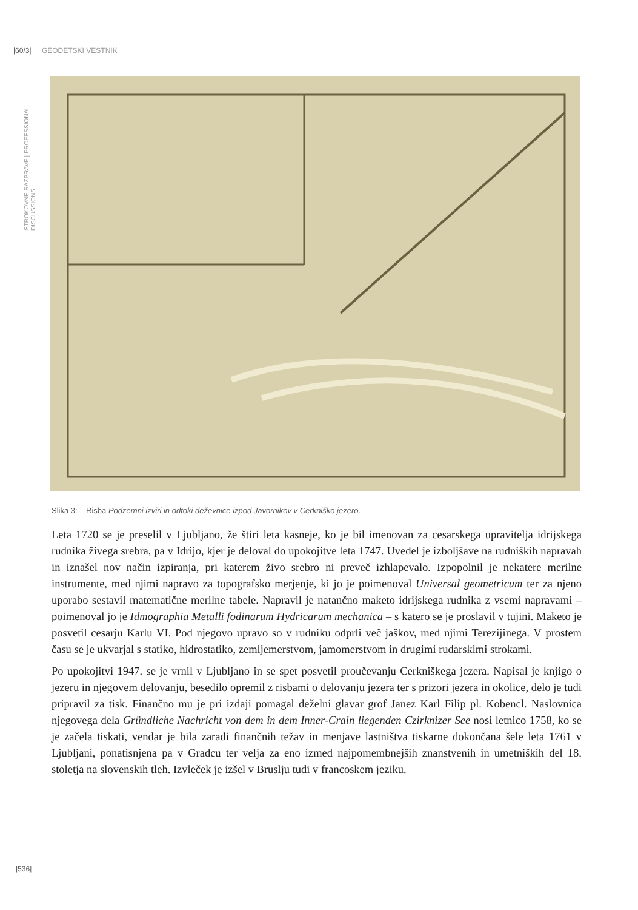|60/3| GEODETSKI VESTNIK
STROKOVNE RAZPRAVE | PROFESSIONAL DISCUSSIONS
Slika 3: Risba Podzemni izviri in odtoki deževnice izpod Javornikov v Cerkniško jezero.
Leta 1720 se je preselil v Ljubljano, že štiri leta kasneje, ko je bil imenovan za cesarskega upravitelja idrijskega rudnika živega srebra, pa v Idrijo, kjer je deloval do upokojitve leta 1747. Uvedel je izboljšave na rudniških napravah in iznašel nov način izpiranja, pri katerem živo srebro ni preveč izhlapevalo. Izpopolnil je nekatere merilne instrumente, med njimi napravo za topografsko merjenje, ki jo je poimenoval Universal geometricum ter za njeno uporabo sestavil matematične merilne tabele. Napravil je natančno maketo idrijskega rudnika z vsemi napravami – poimenoval jo je Idmographia Metalli fodinarum Hydricarum mechanica – s katero se je proslavil v tujini. Maketo je posvetil cesarju Karlu VI. Pod njegovo upravo so v rudniku odprli več jaškov, med njimi Terezijinega. V prostem času se je ukvarjal s statiko, hidrostatiko, zemljemerstvom, jamomerstvom in drugimi rudarskimi strokami.
Po upokojitvi 1947. se je vrnil v Ljubljano in se spet posvetil proučevanju Cerkniškega jezera. Napisal je knjigo o jezeru in njegovem delovanju, besedilo opremil z risbami o delovanju jezera ter s prizori jezera in okolice, delo je tudi pripravil za tisk. Finančno mu je pri izdaji pomagal deželni glavar grof Janez Karl Filip pl. Kobencl. Naslovnica njegovega dela Gründliche Nachricht von dem in dem Inner-Crain liegenden Czirknizer See nosi letnico 1758, ko se je začela tiskati, vendar je bila zaradi finančnih težav in menjave lastništva tiskarne dokončana šele leta 1761 v Ljubljani, ponatisnjena pa v Gradcu ter velja za eno izmed najpomembnejših znanstvenih in umetniških del 18. stoletja na slovenskih tleh. Izvleček je izšel v Bruslju tudi v francoskem jeziku.
|536|